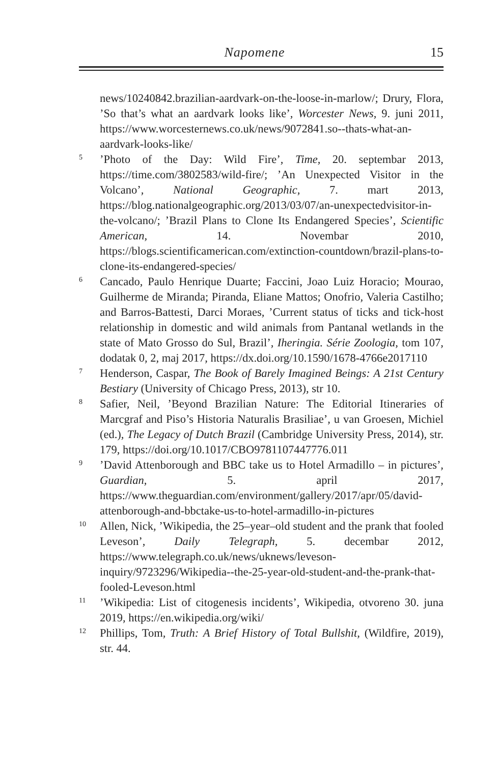Napomene 15
news/10240842.brazilian-aardvark-on-the-loose-in-marlow/; Drury, Flora, ’So that’s what an aardvark looks like’, Worcester News, 9. juni 2011, https://www.worcesternews.co.uk/news/9072841.so--thats-what-an-aardvark-looks-like/
5’Photo of the Day: Wild Fire’, Time, 20. septembar 2013, https://time.com/3802583/wild-fire/; ’An Unexpected Visitor in the Volcano’, National Geographic, 7. mart 2013, https://blog.nationalgeographic.org/2013/03/07/an-unexpectedvisitor-in-the-volcano/; ’Brazil Plans to Clone Its Endangered Species’, Scientific American, 14. Novembar 2010, https://blogs.scientificamerican.com/extinction-countdown/brazil-plans-to-clone-its-endangered-species/
6 Cancado, Paulo Henrique Duarte; Faccini, Joao Luiz Horacio; Mourao, Guilherme de Miranda; Piranda, Eliane Mattos; Onofrio, Valeria Castilho; and Barros-Battesti, Darci Moraes, ’Current status of ticks and tick-host relationship in domestic and wild animals from Pantanal wetlands in the state of Mato Grosso do Sul, Brazil’, Iheringia. Série Zoologia, tom 107, dodatak 0, 2, maj 2017, https://dx.doi.org/10.1590/1678-4766e2017110
7 Henderson, Caspar, The Book of Barely Imagined Beings: A 21st Century Bestiary (University of Chicago Press, 2013), str 10.
8 Safier, Neil, ’Beyond Brazilian Nature: The Editorial Itineraries of Marcgraf and Piso’s Historia Naturalis Brasiliae’, u van Groesen, Michiel (ed.), The Legacy of Dutch Brazil (Cambridge University Press, 2014), str. 179, https://doi.org/10.1017/CBO9781107447776.011
9’David Attenborough and BBC take us to Hotel Armadillo – in pictures’, Guardian, 5. april 2017, https://www.theguardian.com/environment/gallery/2017/apr/05/david-attenborough-and-bbctake-us-to-hotel-armadillo-in-pictures
10 Allen, Nick, ’Wikipedia, the 25–year–old student and the prank that fooled Leveson’, Daily Telegraph, 5. decembar 2012, https://www.telegraph.co.uk/news/uknews/leveson-inquiry/9723296/Wikipedia--the-25-year-old-student-and-the-prank-that-fooled-Leveson.html
11’Wikipedia: List of citogenesis incidents’, Wikipedia, otvoreno 30. juna 2019, https://en.wikipedia.org/wiki/
12 Phillips, Tom, Truth: A Brief History of Total Bullshit, (Wildfire, 2019), str. 44.